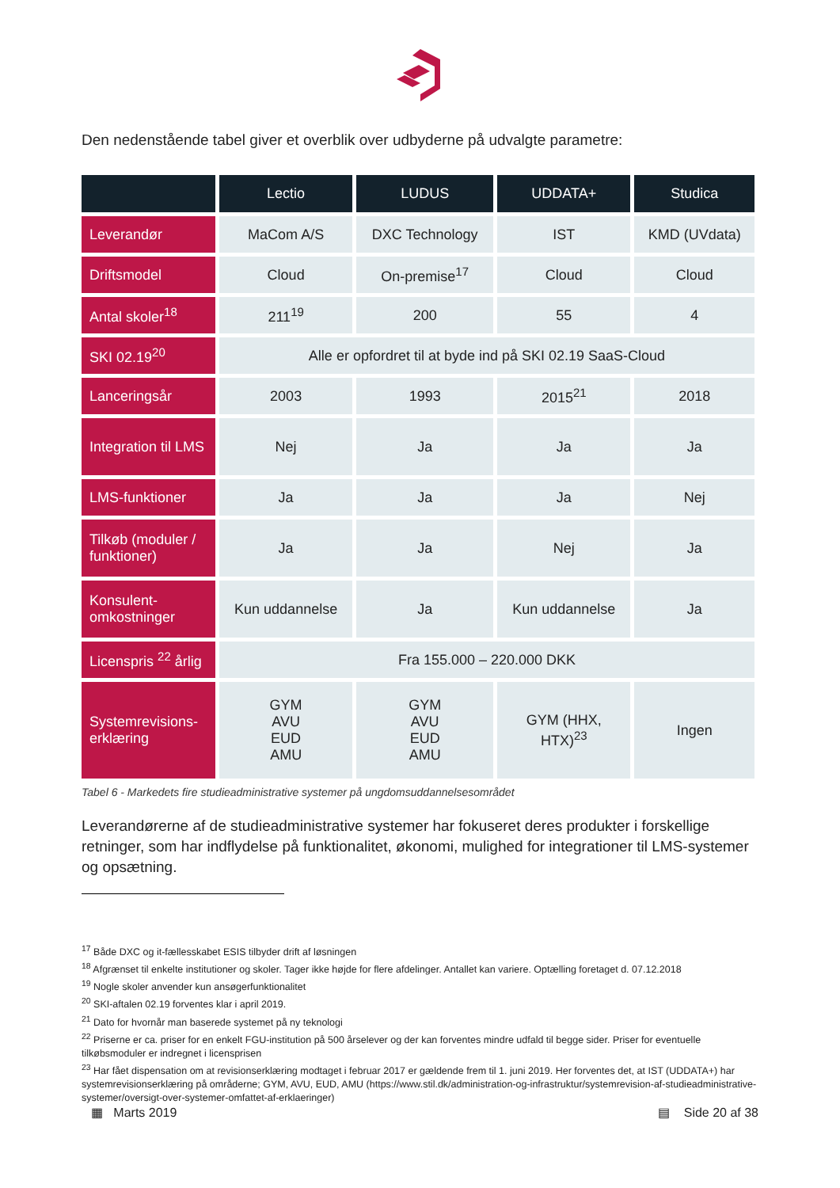Den nedenstående tabel giver et overblik over udbyderne på udvalgte parametre:
| | Lectio | LUDUS | UDDATA+ | Studica |
| --- | --- | --- | --- | --- |
| Leverandør | MaCom A/S | DXC Technology | IST | KMD (UVdata) |
| Driftsmodel | Cloud | On-premise<sup>17</sup> | Cloud | Cloud |
| Antal skoler<sup>18</sup> | 211<sup>19</sup> | 200 | 55 | 4 |
| SKI 02.19<sup>20</sup> | Alle er opfordret til at byde ind på SKI 02.19 SaaS-Cloud | | | |
| Lanceringsår | 2003 | 1993 | 2015<sup>21</sup> | 2018 |
| Integration til LMS | Nej | Ja | Ja | Ja |
| LMS-funktioner | Ja | Ja | Ja | Nej |
| Tilkøb (moduler / funktioner) | Ja | Ja | Nej | Ja |
| Konsulent-omkostninger | Kun uddannelse | Ja | Kun uddannelse | Ja |
| Licenspris <sup>22</sup> årlig | Fra 155.000 – 220.000 DKK | | | |
| Systemrevisions-erklæring | GYM AVU EUD AMU | GYM AVU EUD AMU | GYM (HHX, HTX)<sup>23</sup> | Ingen |
Tabel 6 - Markedets fire studieadministrative systemer på ungdomsuddannelsesområdet
Leverandørerne af de studieadministrative systemer har fokuseret deres produkter i forskellige retninger, som har indflydelse på funktionalitet, økonomi, mulighed for integrationer til LMS-systemer og opsætning.
<sup>17</sup> Både DXC og it-fællesskabet ESIS tilbyder drift af løsningen
<sup>18</sup> Afgrænset til enkelte institutioner og skoler. Tager ikke højde for flere afdelinger. Antallet kan variere. Optælling foretaget d. 07.12.2018
<sup>19</sup> Nogle skoler anvender kun ansøgerfunktionalitet
<sup>20</sup> SKI-aftalen 02.19 forventes klar i april 2019.
<sup>21</sup> Dato for hvornår man baserede systemet på ny teknologi
<sup>22</sup> Priserne er ca. priser for en enkelt FGU-institution på 500 årselever og der kan forventes mindre udfald til begge sider. Priser for eventuelle tilkøbsmoduler er indregnet i licensprisen
<sup>23</sup> Har fået dispensation om at revisionserklæring modtaget i februar 2017 er gældende frem til 1. juni 2019. Her forventes det, at IST (UDDATA+) har systemrevisionserklæring på områderne; GYM, AVU, EUD, AMU (https://www.stil.dk/administration-og-infrastruktur/systemrevision-af-studieadministrative-systemer/oversigt-over-systemer-omfattet-af-erklaeringer)
▦ Marts 2019 ▤ Side 20 af 38